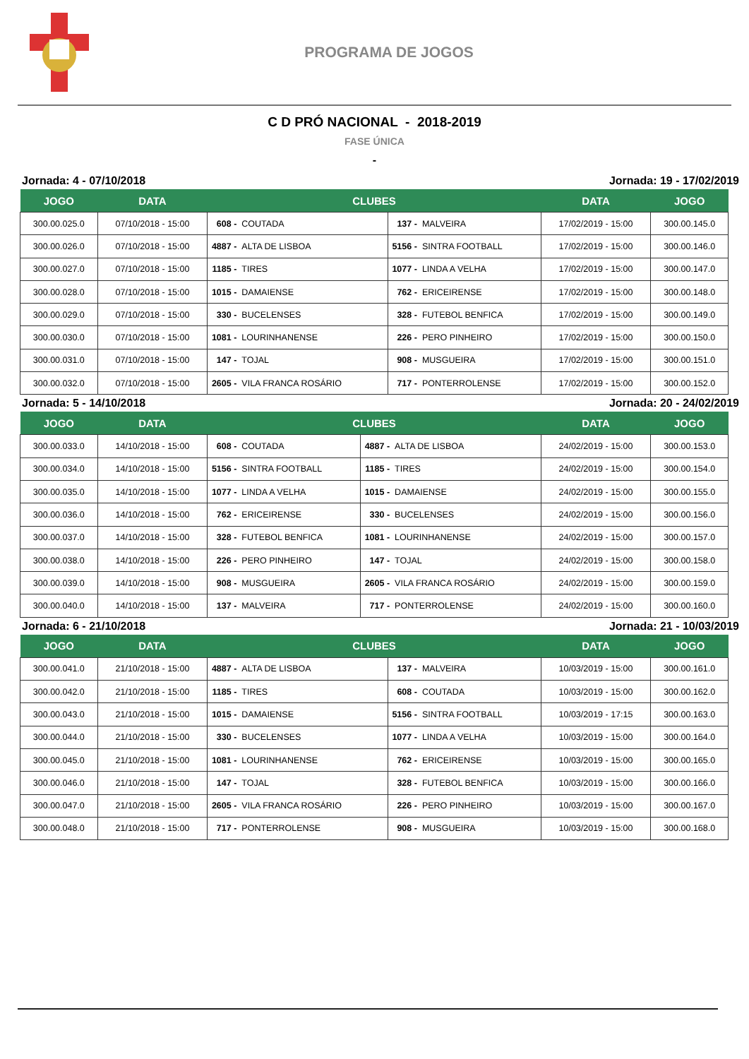PROGRAMA DE JOGOS
C D PRÓ NACIONAL - 2018-2019
FASE ÚNICA
-
Jornada: 4 - 07/10/2018 Jornada: 19 - 17/02/2019
| JOGO | DATA | CLUBES | | | | DATA | JOGO |
| --- | --- | --- | --- | --- | --- | --- | --- |
| 300.00.025.0 | 07/10/2018 - 15:00 | 608 - | COUTADA | 137 - | MALVEIRA | 17/02/2019 - 15:00 | 300.00.145.0 |
| 300.00.026.0 | 07/10/2018 - 15:00 | 4887 - | ALTA DE LISBOA | 5156 - | SINTRA FOOTBALL | 17/02/2019 - 15:00 | 300.00.146.0 |
| 300.00.027.0 | 07/10/2018 - 15:00 | 1185 - | TIRES | 1077 - | LINDA A VELHA | 17/02/2019 - 15:00 | 300.00.147.0 |
| 300.00.028.0 | 07/10/2018 - 15:00 | 1015 - | DAMAIENSE | 762 - | ERICEIRENSE | 17/02/2019 - 15:00 | 300.00.148.0 |
| 300.00.029.0 | 07/10/2018 - 15:00 | 330 - | BUCELENSES | 328 - | FUTEBOL BENFICA | 17/02/2019 - 15:00 | 300.00.149.0 |
| 300.00.030.0 | 07/10/2018 - 15:00 | 1081 - | LOURINHANENSE | 226 - | PERO PINHEIRO | 17/02/2019 - 15:00 | 300.00.150.0 |
| 300.00.031.0 | 07/10/2018 - 15:00 | 147 - | TOJAL | 908 - | MUSGUEIRA | 17/02/2019 - 15:00 | 300.00.151.0 |
| 300.00.032.0 | 07/10/2018 - 15:00 | 2605 - | VILA FRANCA ROSÁRIO | 717 - | PONTERROLENSE | 17/02/2019 - 15:00 | 300.00.152.0 |
Jornada: 5 - 14/10/2018 Jornada: 20 - 24/02/2019
| JOGO | DATA | CLUBES | | | | DATA | JOGO |
| --- | --- | --- | --- | --- | --- | --- | --- |
| 300.00.033.0 | 14/10/2018 - 15:00 | 608 - | COUTADA | 4887 - | ALTA DE LISBOA | 24/02/2019 - 15:00 | 300.00.153.0 |
| 300.00.034.0 | 14/10/2018 - 15:00 | 5156 - | SINTRA FOOTBALL | 1185 - | TIRES | 24/02/2019 - 15:00 | 300.00.154.0 |
| 300.00.035.0 | 14/10/2018 - 15:00 | 1077 - | LINDA A VELHA | 1015 - | DAMAIENSE | 24/02/2019 - 15:00 | 300.00.155.0 |
| 300.00.036.0 | 14/10/2018 - 15:00 | 762 - | ERICEIRENSE | 330 - | BUCELENSES | 24/02/2019 - 15:00 | 300.00.156.0 |
| 300.00.037.0 | 14/10/2018 - 15:00 | 328 - | FUTEBOL BENFICA | 1081 - | LOURINHANENSE | 24/02/2019 - 15:00 | 300.00.157.0 |
| 300.00.038.0 | 14/10/2018 - 15:00 | 226 - | PERO PINHEIRO | 147 - | TOJAL | 24/02/2019 - 15:00 | 300.00.158.0 |
| 300.00.039.0 | 14/10/2018 - 15:00 | 908 - | MUSGUEIRA | 2605 - | VILA FRANCA ROSÁRIO | 24/02/2019 - 15:00 | 300.00.159.0 |
| 300.00.040.0 | 14/10/2018 - 15:00 | 137 - | MALVEIRA | 717 - | PONTERROLENSE | 24/02/2019 - 15:00 | 300.00.160.0 |
Jornada: 6 - 21/10/2018 Jornada: 21 - 10/03/2019
| JOGO | DATA | CLUBES | | | | DATA | JOGO |
| --- | --- | --- | --- | --- | --- | --- | --- |
| 300.00.041.0 | 21/10/2018 - 15:00 | 4887 - | ALTA DE LISBOA | 137 - | MALVEIRA | 10/03/2019 - 15:00 | 300.00.161.0 |
| 300.00.042.0 | 21/10/2018 - 15:00 | 1185 - | TIRES | 608 - | COUTADA | 10/03/2019 - 15:00 | 300.00.162.0 |
| 300.00.043.0 | 21/10/2018 - 15:00 | 1015 - | DAMAIENSE | 5156 - | SINTRA FOOTBALL | 10/03/2019 - 17:15 | 300.00.163.0 |
| 300.00.044.0 | 21/10/2018 - 15:00 | 330 - | BUCELENSES | 1077 - | LINDA A VELHA | 10/03/2019 - 15:00 | 300.00.164.0 |
| 300.00.045.0 | 21/10/2018 - 15:00 | 1081 - | LOURINHANENSE | 762 - | ERICEIRENSE | 10/03/2019 - 15:00 | 300.00.165.0 |
| 300.00.046.0 | 21/10/2018 - 15:00 | 147 - | TOJAL | 328 - | FUTEBOL BENFICA | 10/03/2019 - 15:00 | 300.00.166.0 |
| 300.00.047.0 | 21/10/2018 - 15:00 | 2605 - | VILA FRANCA ROSÁRIO | 226 - | PERO PINHEIRO | 10/03/2019 - 15:00 | 300.00.167.0 |
| 300.00.048.0 | 21/10/2018 - 15:00 | 717 - | PONTERROLENSE | 908 - | MUSGUEIRA | 10/03/2019 - 15:00 | 300.00.168.0 |